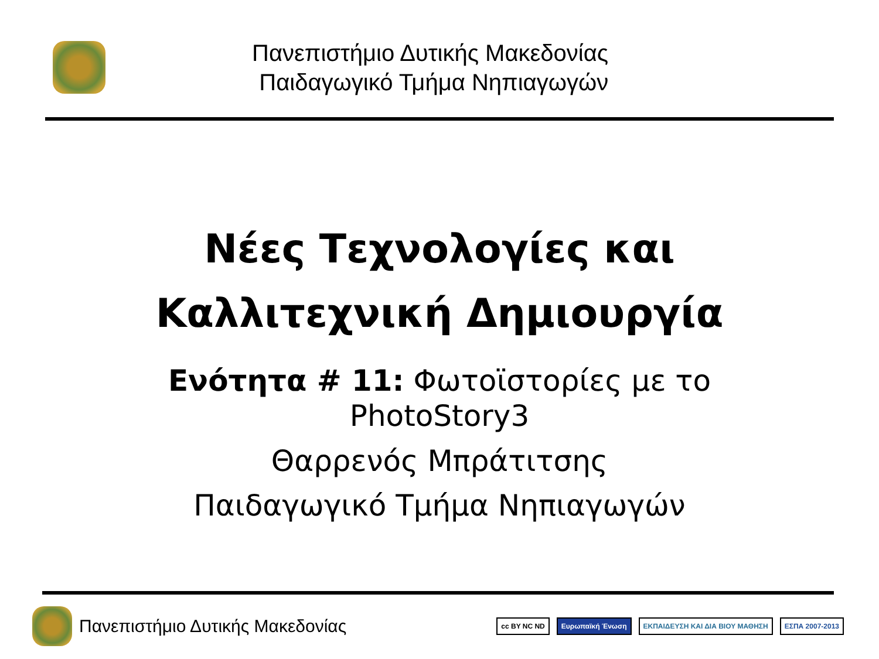Πανεπιστήμιο Δυτικής Μακεδονίας
Παιδαγωγικό Τμήμα Νηπιαγωγών
Νέες Τεχνολογίες και
Καλλιτεχνική Δημιουργία
Ενότητα # 11: Φωτοϊστορίες με το
PhotoStory3
Θαρρενός Μπράτιτσης
Παιδαγωγικό Τμήμα Νηπιαγωγών
Πανεπιστήμιο Δυτικής Μακεδονίας
cc BY NC ND Ευρωπαϊκή Ένωση ΕΚΠΑΙΔΕΥΣΗ ΚΑΙ ΔΙΑ ΒΙΟΥ ΜΑΘΗΣΗ ΕΣΠΑ 2007-2013